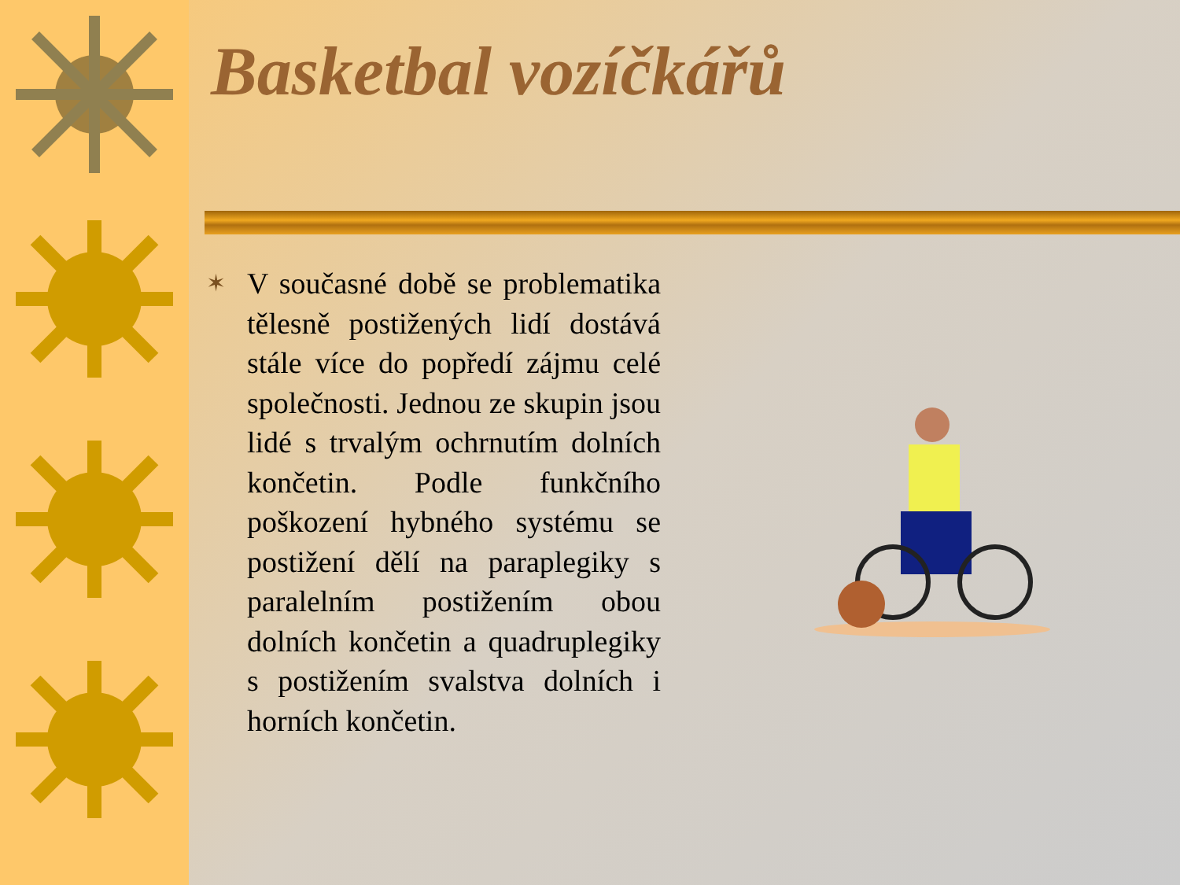Basketbal vozíčkářů
✶
V současné době se problematika tělesně postižených lidí dostává stále více do popředí zájmu celé společnosti. Jednou ze skupin jsou lidé s trvalým ochrnutím dolních končetin. Podle funkčního poškození hybného systému se postižení dělí na paraplegiky s paralelním postižením obou dolních končetin a quadruplegiky s postižením svalstva dolních i horních končetin.